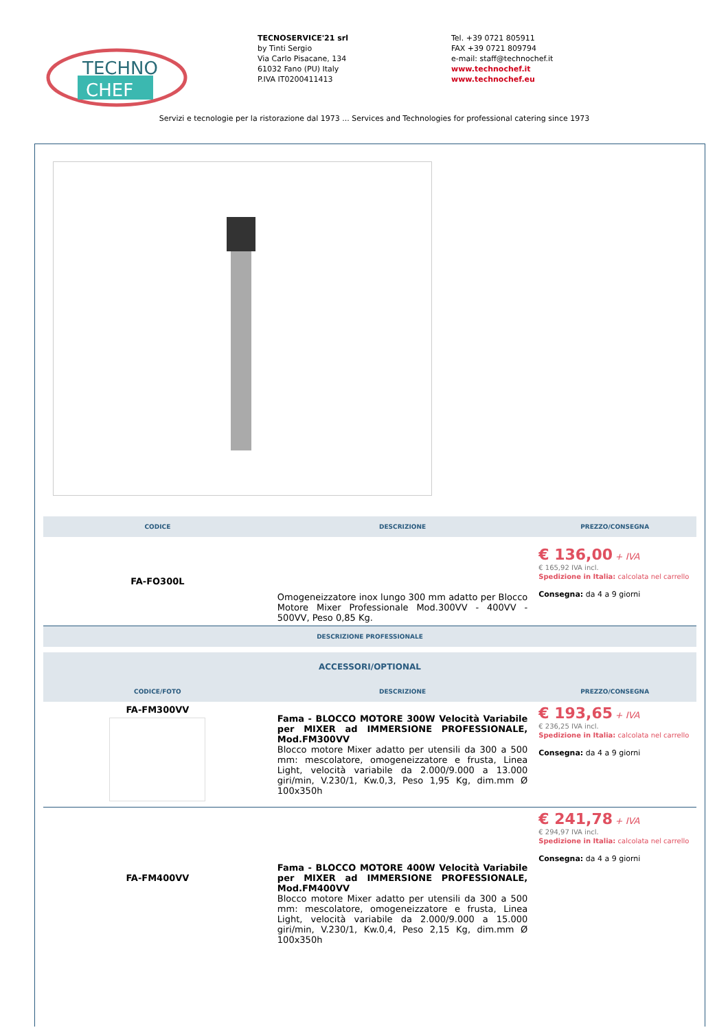TECHNO
CHEF
TECNOSERVICE'21 srl
by Tinti Sergio
Via Carlo Pisacane, 134
61032 Fano (PU) Italy
P.IVA IT0200411413
Tel. +39 0721 805911
FAX +39 0721 809794
e-mail: staff@technochef.it
www.technochef.it
www.technochef.eu
Servizi e tecnologie per la ristorazione dal 1973 ... Services and Technologies for professional catering since 1973
| CODICE | DESCRIZIONE | PREZZO/CONSEGNA |
| --- | --- | --- |
| FA-FO300L | Omogeneizzatore inox lungo 300 mm adatto per Blocco Motore Mixer Professionale Mod.300VV - 400VV - 500VV, Peso 0,85 Kg. | € 136,00 + IVA € 165,92 IVA incl. Spedizione in Italia: calcolata nel carrello Consegna: da 4 a 9 giorni |
| DESCRIZIONE PROFESSIONALE | | |
| ACCESSORI/OPTIONAL | | |
| CODICE/FOTO | DESCRIZIONE | PREZZO/CONSEGNA |
| FA-FM300VV | Fama - BLOCCO MOTORE 300W Velocità Variabile per MIXER ad IMMERSIONE PROFESSIONALE, Mod.FM300VV Blocco motore Mixer adatto per utensili da 300 a 500 mm: mescolatore, omogeneizzatore e frusta, Linea Light, velocità variabile da 2.000/9.000 a 13.000 giri/min, V.230/1, Kw.0,3, Peso 1,95 Kg, dim.mm Ø 100x350h | € 193,65 + IVA € 236,25 IVA incl. Spedizione in Italia: calcolata nel carrello Consegna: da 4 a 9 giorni |
| FA-FM400VV | Fama - BLOCCO MOTORE 400W Velocità Variabile per MIXER ad IMMERSIONE PROFESSIONALE, Mod.FM400VV Blocco motore Mixer adatto per utensili da 300 a 500 mm: mescolatore, omogeneizzatore e frusta, Linea Light, velocità variabile da 2.000/9.000 a 15.000 giri/min, V.230/1, Kw.0,4, Peso 2,15 Kg, dim.mm Ø 100x350h | € 241,78 + IVA € 294,97 IVA incl. Spedizione in Italia: calcolata nel carrello Consegna: da 4 a 9 giorni |